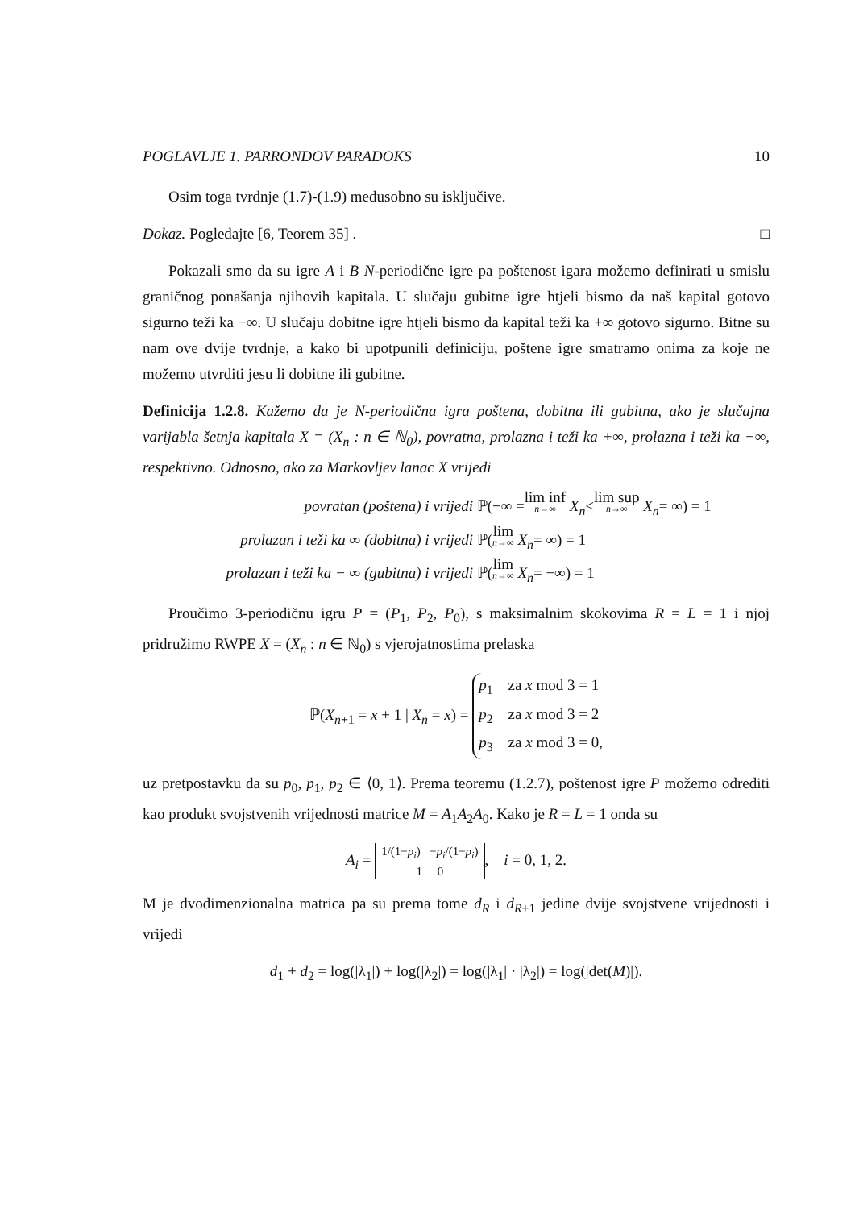POGLAVLJE 1. PARRONDOV PARADOKS 10
Osim toga tvrdnje (1.7)-(1.9) međusobno su isključive.
Dokaz. Pogledajte [6, Teorem 35] . □
Pokazali smo da su igre A i B N-periodične igre pa poštenost igara možemo definirati u smislu graničnog ponašanja njihovih kapitala. U slučaju gubitne igre htjeli bismo da naš kapital gotovo sigurno teži ka −∞. U slučaju dobitne igre htjeli bismo da kapital teži ka +∞ gotovo sigurno. Bitne su nam ove dvije tvrdnje, a kako bi upotpunili definiciju, poštene igre smatramo onima za koje ne možemo utvrditi jesu li dobitne ili gubitne.
Definicija 1.2.8. Kažemo da je N-periodična igra poštena, dobitna ili gubitna, ako je slučajna varijabla šetnja kapitala X = (X<sub>n</sub> : n ∈ ℕ<sub>0</sub>), povratna, prolazna i teži ka +∞, prolazna i teži ka −∞, respektivno. Odnosno, ako za Markovljev lanac X vrijedi
povratan (poštena) i vrijedi ℙ(−∞ = lim inf n→∞ X<sub>n</sub> < lim sup n→∞ X<sub>n</sub> = ∞) = 1
prolazan i teži ka ∞ (dobitna) i vrijedi ℙ(lim n→∞ X<sub>n</sub> = ∞) = 1
prolazan i teži ka − ∞ (gubitna) i vrijedi ℙ(lim n→∞ X<sub>n</sub> = −∞) = 1
Proučimo 3-periodičnu igru P = (P<sub>1</sub>, P<sub>2</sub>, P<sub>0</sub>), s maksimalnim skokovima R = L = 1 i njoj pridružimo RWPE X = (X<sub>n</sub> : n ∈ ℕ<sub>0</sub>) s vjerojatnostima prelaska
ℙ(X<sub>n+1</sub> = x + 1 | X<sub>n</sub> = x) = p<sub>1</sub> za x mod 3 = 1
p<sub>2</sub> za x mod 3 = 2
p<sub>3</sub> za x mod 3 = 0,
uz pretpostavku da su p<sub>0</sub>, p<sub>1</sub>, p<sub>2</sub> ∈ ⟨0, 1⟩. Prema teoremu (1.2.7), poštenost igre P možemo odrediti kao produkt svojstvenih vrijednosti matrice M = A<sub>1</sub>A<sub>2</sub>A<sub>0</sub>. Kako je R = L = 1 onda su
A<sub>i</sub> = 1/(1−p<sub>i</sub>) −p<sub>i</sub>/(1−p<sub>i</sub>)
1 0, i = 0, 1, 2.
M je dvodimenzionalna matrica pa su prema tome d<sub>R</sub> i d<sub>R+1</sub> jedine dvije svojstvene vrijednosti i vrijedi
d<sub>1</sub> + d<sub>2</sub> = log(|λ<sub>1</sub>|) + log(|λ<sub>2</sub>|) = log(|λ<sub>1</sub>| · |λ<sub>2</sub>|) = log(|det(M)|).